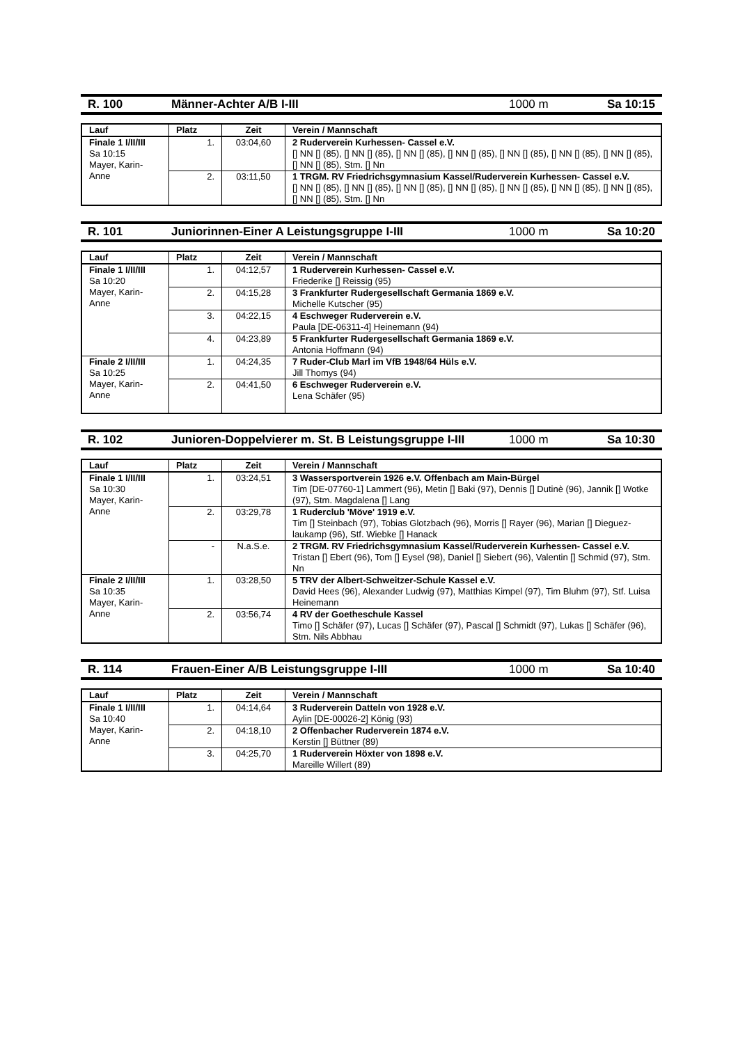R. 100 Männer-Achter A/B I-III 1000 m Sa 10:15
| Lauf | Platz | Zeit | Verein / Mannschaft |
| --- | --- | --- | --- |
| Finale 1 I/II/III Sa 10:15 Mayer, Karin-Anne | 1. | 03:04,60 | 2 Ruderverein Kurhessen- Cassel e.V. [] NN [] (85), [] NN [] (85), [] NN [] (85), [] NN [] (85), [] NN [] (85), [] NN [] (85), [] NN [] (85), [] NN [] (85), Stm. [] Nn |
| | 2. | 03:11,50 | 1 TRGM. RV Friedrichsgymnasium Kassel/Ruderverein Kurhessen- Cassel e.V. [] NN [] (85), [] NN [] (85), [] NN [] (85), [] NN [] (85), [] NN [] (85), [] NN [] (85), [] NN [] (85), [] NN [] (85), Stm. [] Nn |
R. 101 Juniorinnen-Einer A Leistungsgruppe I-III 1000 m Sa 10:20
| Lauf | Platz | Zeit | Verein / Mannschaft |
| --- | --- | --- | --- |
| Finale 1 I/II/III Sa 10:20 Mayer, Karin-Anne | 1. | 04:12,57 | 1 Ruderverein Kurhessen- Cassel e.V. Friederike [] Reissig (95) |
| | 2. | 04:15,28 | 3 Frankfurter Rudergesellschaft Germania 1869 e.V. Michelle Kutscher (95) |
| | 3. | 04:22,15 | 4 Eschweger Ruderverein e.V. Paula [DE-06311-4] Heinemann (94) |
| | 4. | 04:23,89 | 5 Frankfurter Rudergesellschaft Germania 1869 e.V. Antonia Hoffmann (94) |
| Finale 2 I/II/III Sa 10:25 Mayer, Karin-Anne | 1. | 04:24,35 | 7 Ruder-Club Marl im VfB 1948/64 Hüls e.V. Jill Thomys (94) |
| | 2. | 04:41,50 | 6 Eschweger Ruderverein e.V. Lena Schäfer (95) |
R. 102 Junioren-Doppelvierer m. St. B Leistungsgruppe I-III 1000 m Sa 10:30
| Lauf | Platz | Zeit | Verein / Mannschaft |
| --- | --- | --- | --- |
| Finale 1 I/II/III Sa 10:30 Mayer, Karin-Anne | 1. | 03:24,51 | 3 Wassersportverein 1926 e.V. Offenbach am Main-Bürgel Tim [DE-07760-1] Lammert (96), Metin [] Baki (97), Dennis [] Dutinè (96), Jannik [] Wotke (97), Stm. Magdalena [] Lang |
| | 2. | 03:29,78 | 1 Ruderclub 'Möve' 1919 e.V. Tim [] Steinbach (97), Tobias Glotzbach (96), Morris [] Rayer (96), Marian [] Dieguez-laukamp (96), Stf. Wiebke [] Hanack |
| | - | N.a.S.e. | 2 TRGM. RV Friedrichsgymnasium Kassel/Ruderverein Kurhessen- Cassel e.V. Tristan [] Ebert (96), Tom [] Eysel (98), Daniel [] Siebert (96), Valentin [] Schmid (97), Stm. Nn |
| Finale 2 I/II/III Sa 10:35 Mayer, Karin-Anne | 1. | 03:28,50 | 5 TRV der Albert-Schweitzer-Schule Kassel e.V. David Hees (96), Alexander Ludwig (97), Matthias Kimpel (97), Tim Bluhm (97), Stf. Luisa Heinemann |
| | 2. | 03:56,74 | 4 RV der Goetheschule Kassel Timo [] Schäfer (97), Lucas [] Schäfer (97), Pascal [] Schmidt (97), Lukas [] Schäfer (96), Stm. Nils Abbhau |
R. 114 Frauen-Einer A/B Leistungsgruppe I-III 1000 m Sa 10:40
| Lauf | Platz | Zeit | Verein / Mannschaft |
| --- | --- | --- | --- |
| Finale 1 I/II/III Sa 10:40 Mayer, Karin-Anne | 1. | 04:14,64 | 3 Ruderverein Datteln von 1928 e.V. Aylin [DE-00026-2] König (93) |
| | 2. | 04:18,10 | 2 Offenbacher Ruderverein 1874 e.V. Kerstin [] Büttner (89) |
| | 3. | 04:25,70 | 1 Ruderverein Höxter von 1898 e.V. Mareille Willert (89) |